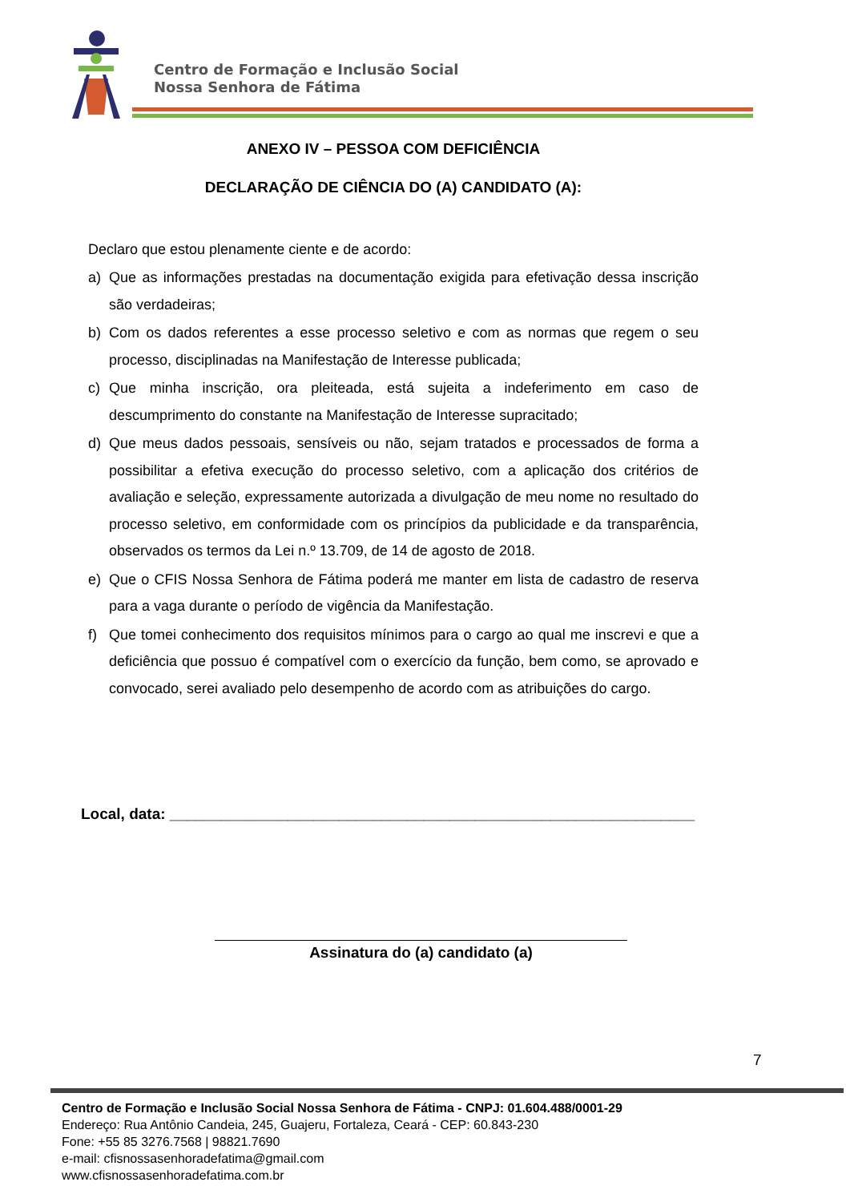Centro de Formação e Inclusão Social
Nossa Senhora de Fátima
ANEXO IV – PESSOA COM DEFICIÊNCIA
DECLARAÇÃO DE CIÊNCIA DO (A) CANDIDATO (A):
Declaro que estou plenamente ciente e de acordo:
a) Que as informações prestadas na documentação exigida para efetivação dessa inscrição são verdadeiras;
b) Com os dados referentes a esse processo seletivo e com as normas que regem o seu processo, disciplinadas na Manifestação de Interesse publicada;
c) Que minha inscrição, ora pleiteada, está sujeita a indeferimento em caso de descumprimento do constante na Manifestação de Interesse supracitado;
d) Que meus dados pessoais, sensíveis ou não, sejam tratados e processados de forma a possibilitar a efetiva execução do processo seletivo, com a aplicação dos critérios de avaliação e seleção, expressamente autorizada a divulgação de meu nome no resultado do processo seletivo, em conformidade com os princípios da publicidade e da transparência, observados os termos da Lei n.º 13.709, de 14 de agosto de 2018.
e) Que o CFIS Nossa Senhora de Fátima poderá me manter em lista de cadastro de reserva para a vaga durante o período de vigência da Manifestação.
f) Que tomei conhecimento dos requisitos mínimos para o cargo ao qual me inscrevi e que a deficiência que possuo é compatível com o exercício da função, bem como, se aprovado e convocado, serei avaliado pelo desempenho de acordo com as atribuições do cargo.
Local, data: ______________________________________________________________
Assinatura do (a) candidato (a)
7
Centro de Formação e Inclusão Social Nossa Senhora de Fátima - CNPJ: 01.604.488/0001-29
Endereço: Rua Antônio Candeia, 245, Guajeru, Fortaleza, Ceará - CEP: 60.843-230
Fone: +55 85 3276.7568 | 98821.7690
e-mail: cfisnossasenhoradefatima@gmail.com
www.cfisnossasenhoradefatima.com.br